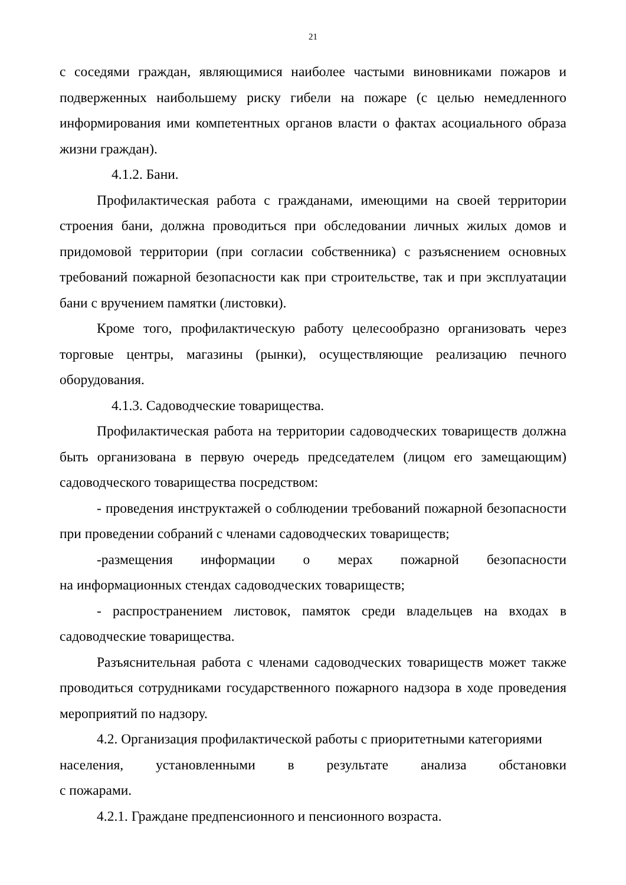21
с соседями граждан, являющимися наиболее частыми виновниками пожаров и подверженных наибольшему риску гибели на пожаре (с целью немедленного информирования ими компетентных органов власти о фактах асоциального образа жизни граждан).
4.1.2. Бани.
Профилактическая работа с гражданами, имеющими на своей территории строения бани, должна проводиться при обследовании личных жилых домов и придомовой территории (при согласии собственника) с разъяснением основных требований пожарной безопасности как при строительстве, так и при эксплуатации бани с вручением памятки (листовки).
Кроме того, профилактическую работу целесообразно организовать через торговые центры, магазины (рынки), осуществляющие реализацию печного оборудования.
4.1.3. Садоводческие товарищества.
Профилактическая работа на территории садоводческих товариществ должна быть организована в первую очередь председателем (лицом его замещающим) садоводческого товарищества посредством:
- проведения инструктажей о соблюдении требований пожарной безопасности при проведении собраний с членами садоводческих товариществ;
-размещения информации о мерах пожарной безопасности
на информационных стендах садоводческих товариществ;
- распространением листовок, памяток среди владельцев на входах в садоводческие товарищества.
Разъяснительная работа с членами садоводческих товариществ может также проводиться сотрудниками государственного пожарного надзора в ходе проведения мероприятий по надзору.
4.2. Организация профилактической работы с приоритетными категориями
населения, установленными в результате анализа обстановки
с пожарами.
4.2.1. Граждане предпенсионного и пенсионного возраста.